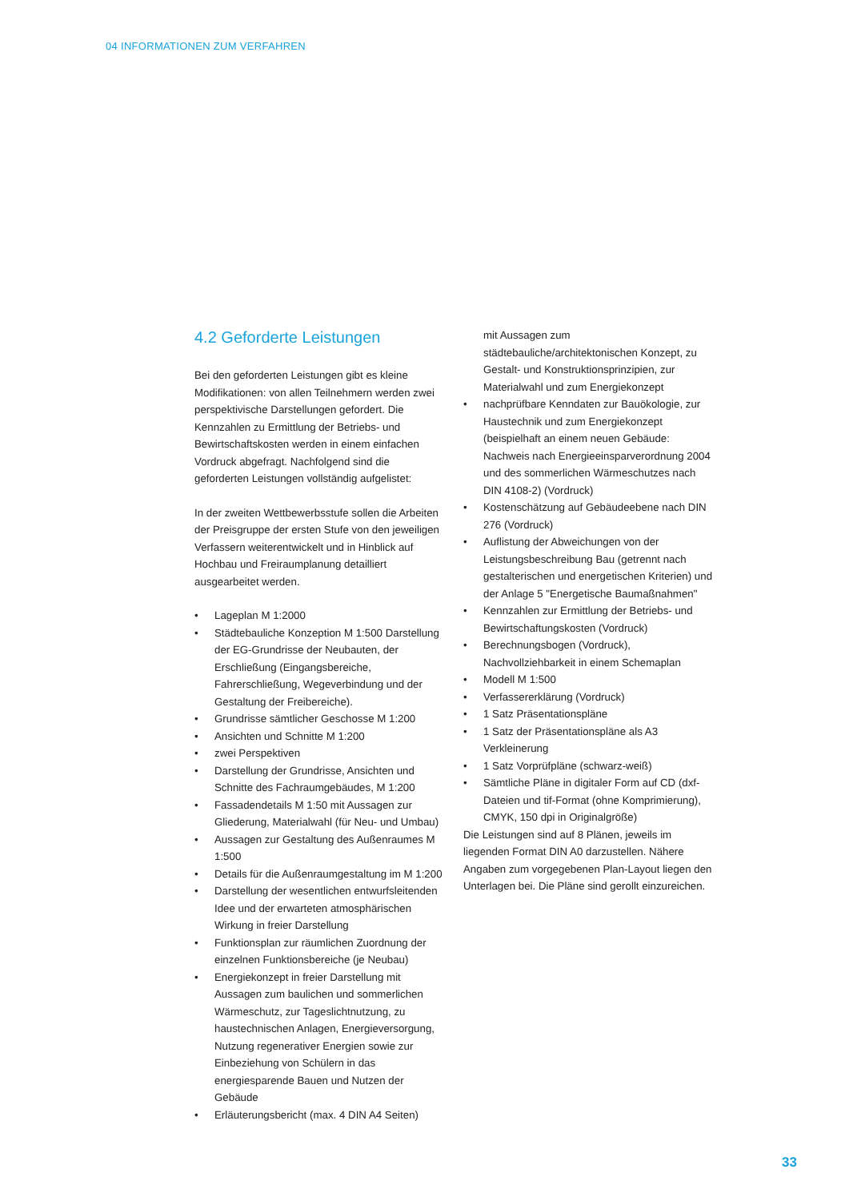04 INFORMATIONEN ZUM VERFAHREN
4.2 Geforderte Leistungen
Bei den geforderten Leistungen gibt es kleine Modifikationen: von allen Teilnehmern werden zwei perspektivische Darstellungen gefordert. Die Kennzahlen zu Ermittlung der Betriebs- und Bewirtschaftskosten werden in einem einfachen Vordruck abgefragt. Nachfolgend sind die geforderten Leistungen vollständig aufgelistet:
In der zweiten Wettbewerbsstufe sollen die Arbeiten der Preisgruppe der ersten Stufe von den jeweiligen Verfassern weiterentwickelt und in Hinblick auf Hochbau und Freiraumplanung detailliert ausgearbeitet werden.
• Lageplan M 1:2000
• Städtebauliche Konzeption M 1:500 Darstellung der EG-Grundrisse der Neubauten, der Erschließung (Eingangsbereiche, Fahrerschließung, Wegeverbindung und der Gestaltung der Freibereiche).
• Grundrisse sämtlicher Geschosse M 1:200
• Ansichten und Schnitte M 1:200
• zwei Perspektiven
• Darstellung der Grundrisse, Ansichten und Schnitte des Fachraumgebäudes, M 1:200
• Fassadendetails M 1:50 mit Aussagen zur Gliederung, Materialwahl (für Neu- und Umbau)
• Aussagen zur Gestaltung des Außenraumes M 1:500
• Details für die Außenraumgestaltung im M 1:200
• Darstellung der wesentlichen entwurfsleitenden Idee und der erwarteten atmosphärischen Wirkung in freier Darstellung
• Funktionsplan zur räumlichen Zuordnung der einzelnen Funktionsbereiche (je Neubau)
• Energiekonzept in freier Darstellung mit Aussagen zum baulichen und sommerlichen Wärmeschutz, zur Tageslichtnutzung, zu haustechnischen Anlagen, Energieversorgung, Nutzung regenerativer Energien sowie zur Einbeziehung von Schülern in das energiesparende Bauen und Nutzen der Gebäude
• Erläuterungsbericht (max. 4 DIN A4 Seiten)
mit Aussagen zum städtebauliche/architektonischen Konzept, zu Gestalt- und Konstruktionsprinzipien, zur Materialwahl und zum Energiekonzept
• nachprüfbare Kenndaten zur Bauökologie, zur Haustechnik und zum Energiekonzept (beispielhaft an einem neuen Gebäude: Nachweis nach Energieeinsparverordnung 2004 und des sommerlichen Wärmeschutzes nach DIN 4108-2) (Vordruck)
• Kostenschätzung auf Gebäudeebene nach DIN 276 (Vordruck)
• Auflistung der Abweichungen von der Leistungsbeschreibung Bau (getrennt nach gestalterischen und energetischen Kriterien) und der Anlage 5 "Energetische Baumaßnahmen"
• Kennzahlen zur Ermittlung der Betriebs- und Bewirtschaftungskosten (Vordruck)
• Berechnungsbogen (Vordruck), Nachvollziehbarkeit in einem Schemaplan
• Modell M 1:500
• Verfassererklärung (Vordruck)
• 1 Satz Präsentationspläne
• 1 Satz der Präsentationspläne als A3 Verkleinerung
• 1 Satz Vorprüfpläne (schwarz-weiß)
• Sämtliche Pläne in digitaler Form auf CD (dxf-Dateien und tif-Format (ohne Komprimierung), CMYK, 150 dpi in Originalgröße)
Die Leistungen sind auf 8 Plänen, jeweils im liegenden Format DIN A0 darzustellen. Nähere Angaben zum vorgegebenen Plan-Layout liegen den Unterlagen bei. Die Pläne sind gerollt einzureichen.
33